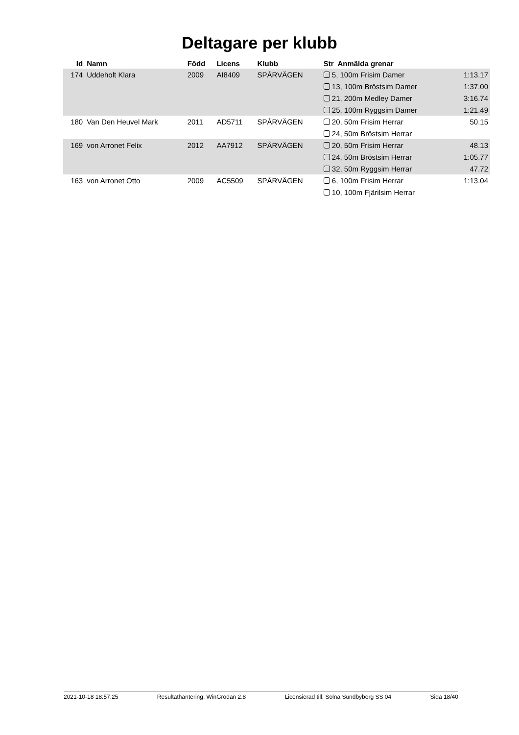Deltagare per klubb
| Id | Namn | Född | Licens | Klubb | Str Anmälda grenar | |
| --- | --- | --- | --- | --- | --- | --- |
| 174 | Uddeholt Klara | 2009 | AI8409 | SPÅRVÄGEN | 5, 100m Frisim Damer | 1:13.17 |
| | | | | | 13, 100m Bröstsim Damer | 1:37.00 |
| | | | | | 21, 200m Medley Damer | 3:16.74 |
| | | | | | 25, 100m Ryggsim Damer | 1:21.49 |
| 180 | Van Den Heuvel Mark | 2011 | AD5711 | SPÅRVÄGEN | 20, 50m Frisim Herrar | 50.15 |
| | | | | | 24, 50m Bröstsim Herrar | |
| 169 | von Arronet Felix | 2012 | AA7912 | SPÅRVÄGEN | 20, 50m Frisim Herrar | 48.13 |
| | | | | | 24, 50m Bröstsim Herrar | 1:05.77 |
| | | | | | 32, 50m Ryggsim Herrar | 47.72 |
| 163 | von Arronet Otto | 2009 | AC5509 | SPÅRVÄGEN | 6, 100m Frisim Herrar | 1:13.04 |
| | | | | | 10, 100m Fjärilsim Herrar | |
2021-10-18 18:57:25 Resultathantering: WinGrodan 2.8 Licensierad till: Solna Sundbyberg SS 04 Sida 18/40